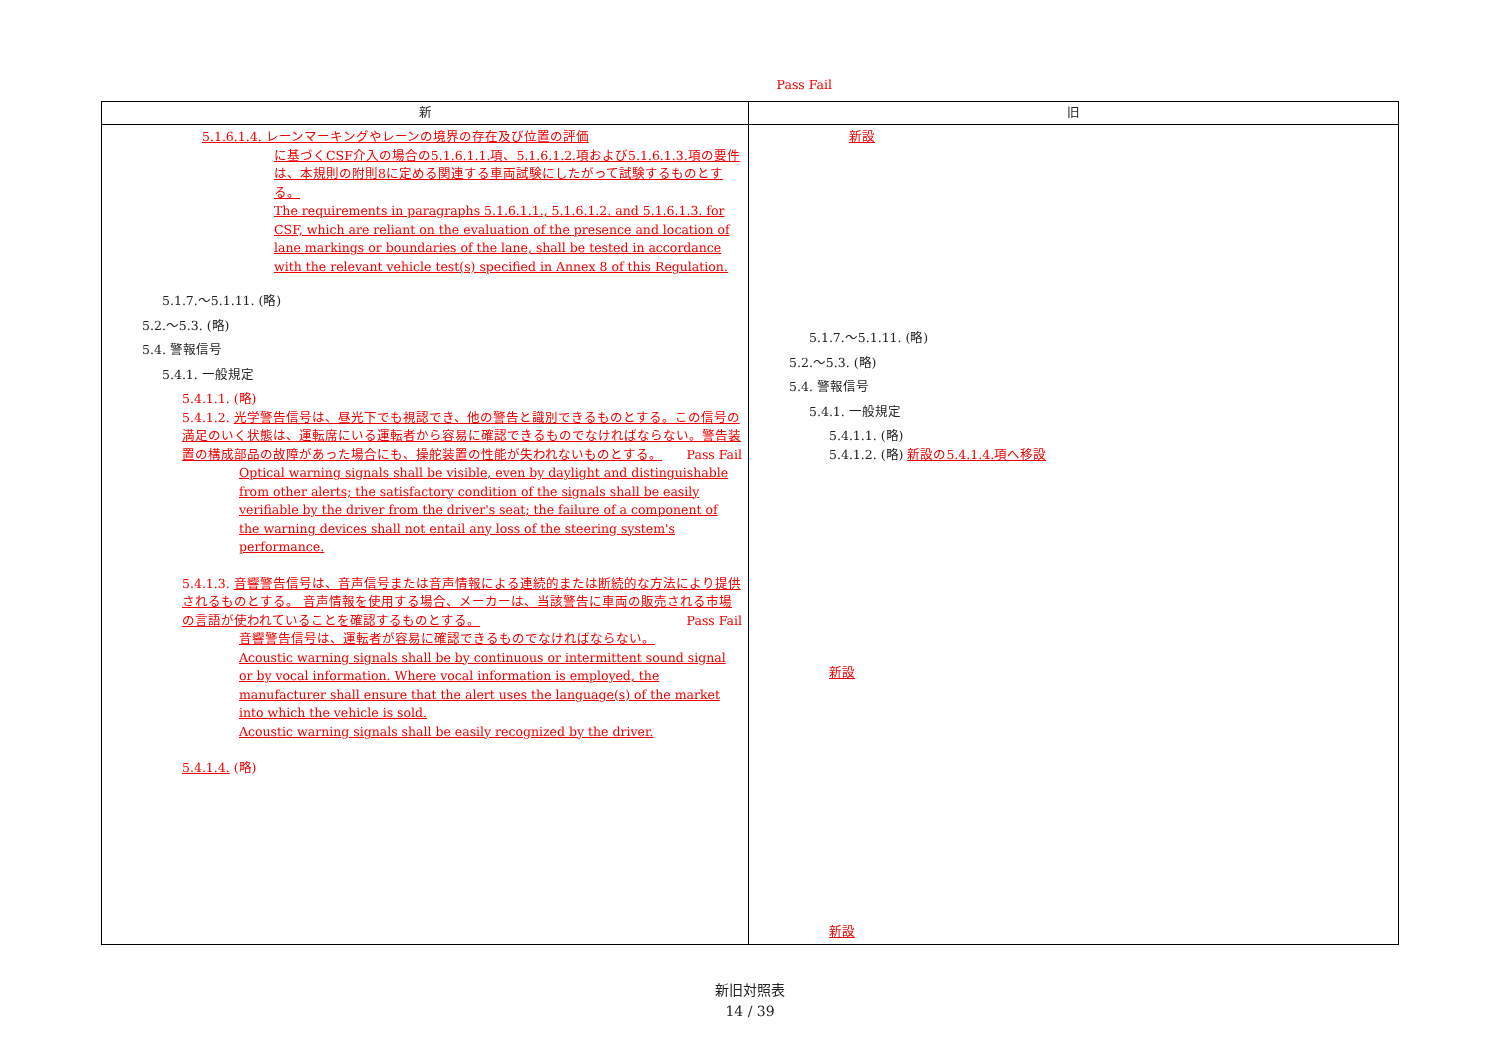| 新 | 旧 |
| --- | --- |
| 5.1.6.1.4. レーンマーキングやレーンの境界の存在及び位置の評価 に基づくCSF介入の場合の5.1.6.1.1.項、5.1.6.1.2.項および5.1.6.1.3.項の要件は、本規則の附則8に定める関連する車両試験にしたがって試験するものとする。 The requirements in paragraphs 5.1.6.1.1., 5.1.6.1.2. and 5.1.6.1.3. for CSF, which are reliant on the evaluation of the presence and location of lane markings or boundaries of the lane, shall be tested in accordance with the relevant vehicle test(s) specified in Annex 8 of this Regulation. Pass Fail 5.1.7.～5.1.11. (略) 5.2.～5.3. (略) 5.4. 警報信号 5.4.1. 一般規定 5.4.1.1. (略) 5.4.1.2. 光学警告信号は、昼光下でも視認でき、他の警告と識別できるものとする。この信号の満足のいく状態は、運転席にいる運転者から容易に確認できるものでなければならない。警告装置の構成部品の故障があった場合にも、操舵装置の性能が失われないものとする。 Pass Fail Optical warning signals shall be visible, even by daylight and distinguishable from other alerts; the satisfactory condition of the signals shall be easily verifiable by the driver from the driver's seat; the failure of a component of the warning devices shall not entail any loss of the steering system's performance. 5.4.1.3. 音響警告信号は、音声信号または音声情報による連続的または断続的な方法により提供されるものとする。 音声情報を使用する場合、メーカーは、当該警告に車両の販売される市場の言語が使われていることを確認するものとする。 Pass Fail 音響警告信号は、運転者が容易に確認できるものでなければならない。 Acoustic warning signals shall be by continuous or intermittent sound signal or by vocal information. Where vocal information is employed, the manufacturer shall ensure that the alert uses the language(s) of the market into which the vehicle is sold. Acoustic warning signals shall be easily recognized by the driver. 5.4.1.4. (略) | 新設 5.1.7.～5.1.11. (略) 5.2.～5.3. (略) 5.4. 警報信号 5.4.1. 一般規定 5.4.1.1. (略) 5.4.1.2. (略) 新設の5.4.1.4.項へ移設 新設 新設 |
新旧対照表
14 / 39